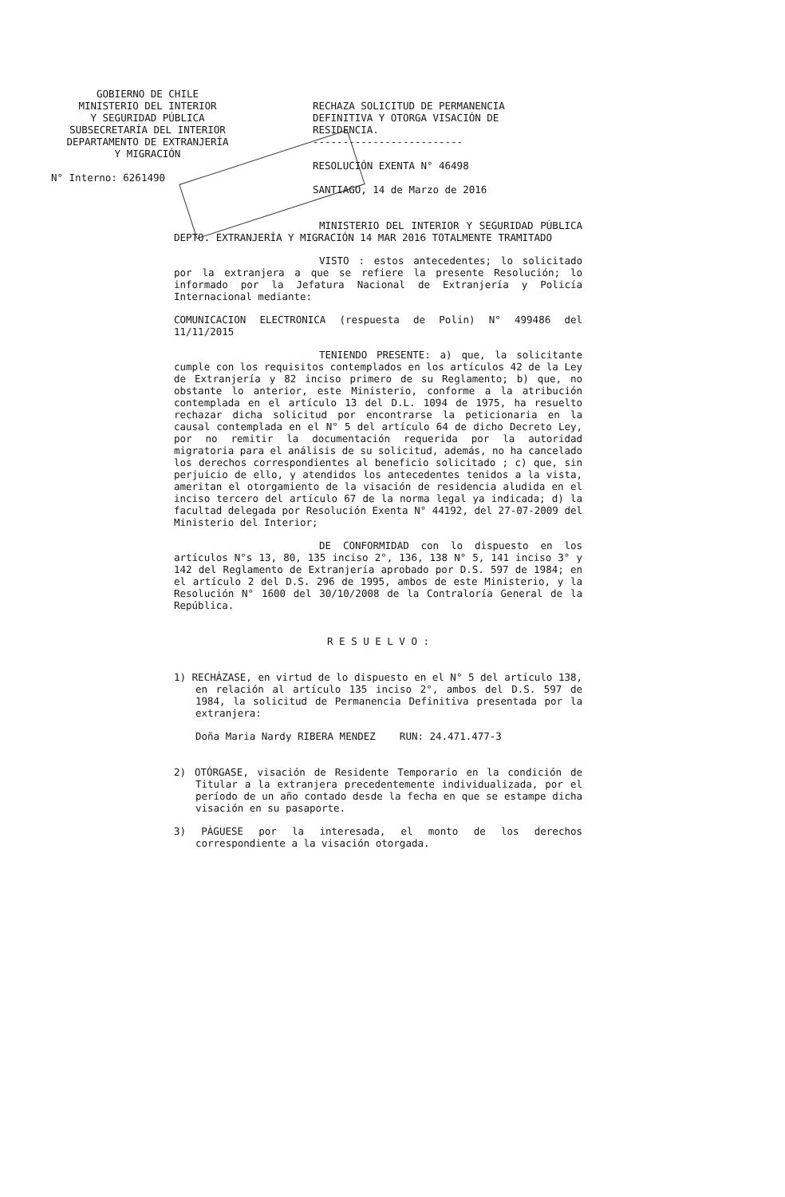GOBIERNO DE CHILE
MINISTERIO DEL INTERIOR
Y SEGURIDAD PÚBLICA
SUBSECRETARÍA DEL INTERIOR
DEPARTAMENTO DE EXTRANJERÍA
Y MIGRACIÓN
RECHAZA SOLICITUD DE PERMANENCIA DEFINITIVA Y OTORGA VISACIÓN DE RESIDENCIA.
-------------------------
RESOLUCIÓN EXENTA N° 46498
SANTIAGO, 14 de Marzo de 2016
N° Interno: 6261490
MINISTERIO DEL INTERIOR Y SEGURIDAD PÚBLICA DEPTO. EXTRANJERÍA Y MIGRACIÓN 14 MAR 2016 TOTALMENTE TRAMITADO
VISTO : estos antecedentes; lo solicitado por la extranjera a que se refiere la presente Resolución; lo informado por la Jefatura Nacional de Extranjería y Policía Internacional mediante:
COMUNICACION ELECTRONICA (respuesta de Polin) N° 499486 del 11/11/2015
TENIENDO PRESENTE: a) que, la solicitante cumple con los requisitos contemplados en los artículos 42 de la Ley de Extranjería y 82 inciso primero de su Reglamento; b) que, no obstante lo anterior, este Ministerio, conforme a la atribución contemplada en el artículo 13 del D.L. 1094 de 1975, ha resuelto rechazar dicha solicitud por encontrarse la peticionaria en la causal contemplada en el N° 5 del artículo 64 de dicho Decreto Ley, por no remitir la documentación requerida por la autoridad migratoria para el análisis de su solicitud, además, no ha cancelado los derechos correspondientes al beneficio solicitado ; c) que, sin perjuicio de ello, y atendidos los antecedentes tenidos a la vista, ameritan el otorgamiento de la visación de residencia aludida en el inciso tercero del artículo 67 de la norma legal ya indicada; d) la facultad delegada por Resolución Exenta N° 44192, del 27-07-2009 del Ministerio del Interior;
DE CONFORMIDAD con lo dispuesto en los artículos N°s 13, 80, 135 inciso 2°, 136, 138 N° 5, 141 inciso 3° y 142 del Reglamento de Extranjería aprobado por D.S. 597 de 1984; en el artículo 2 del D.S. 296 de 1995, ambos de este Ministerio, y la Resolución N° 1600 del 30/10/2008 de la Contraloría General de la República.
R E S U E L V O :
1) RECHÁZASE, en virtud de lo dispuesto en el N° 5 del artículo 138, en relación al artículo 135 inciso 2°, ambos del D.S. 597 de 1984, la solicitud de Permanencia Definitiva presentada por la extranjera:
Doña Maria Nardy RIBERA MENDEZ RUN: 24.471.477-3
2) OTÓRGASE, visación de Residente Temporario en la condición de Titular a la extranjera precedentemente individualizada, por el período de un año contado desde la fecha en que se estampe dicha visación en su pasaporte.
3) PÁGUESE por la interesada, el monto de los derechos correspondiente a la visación otorgada.